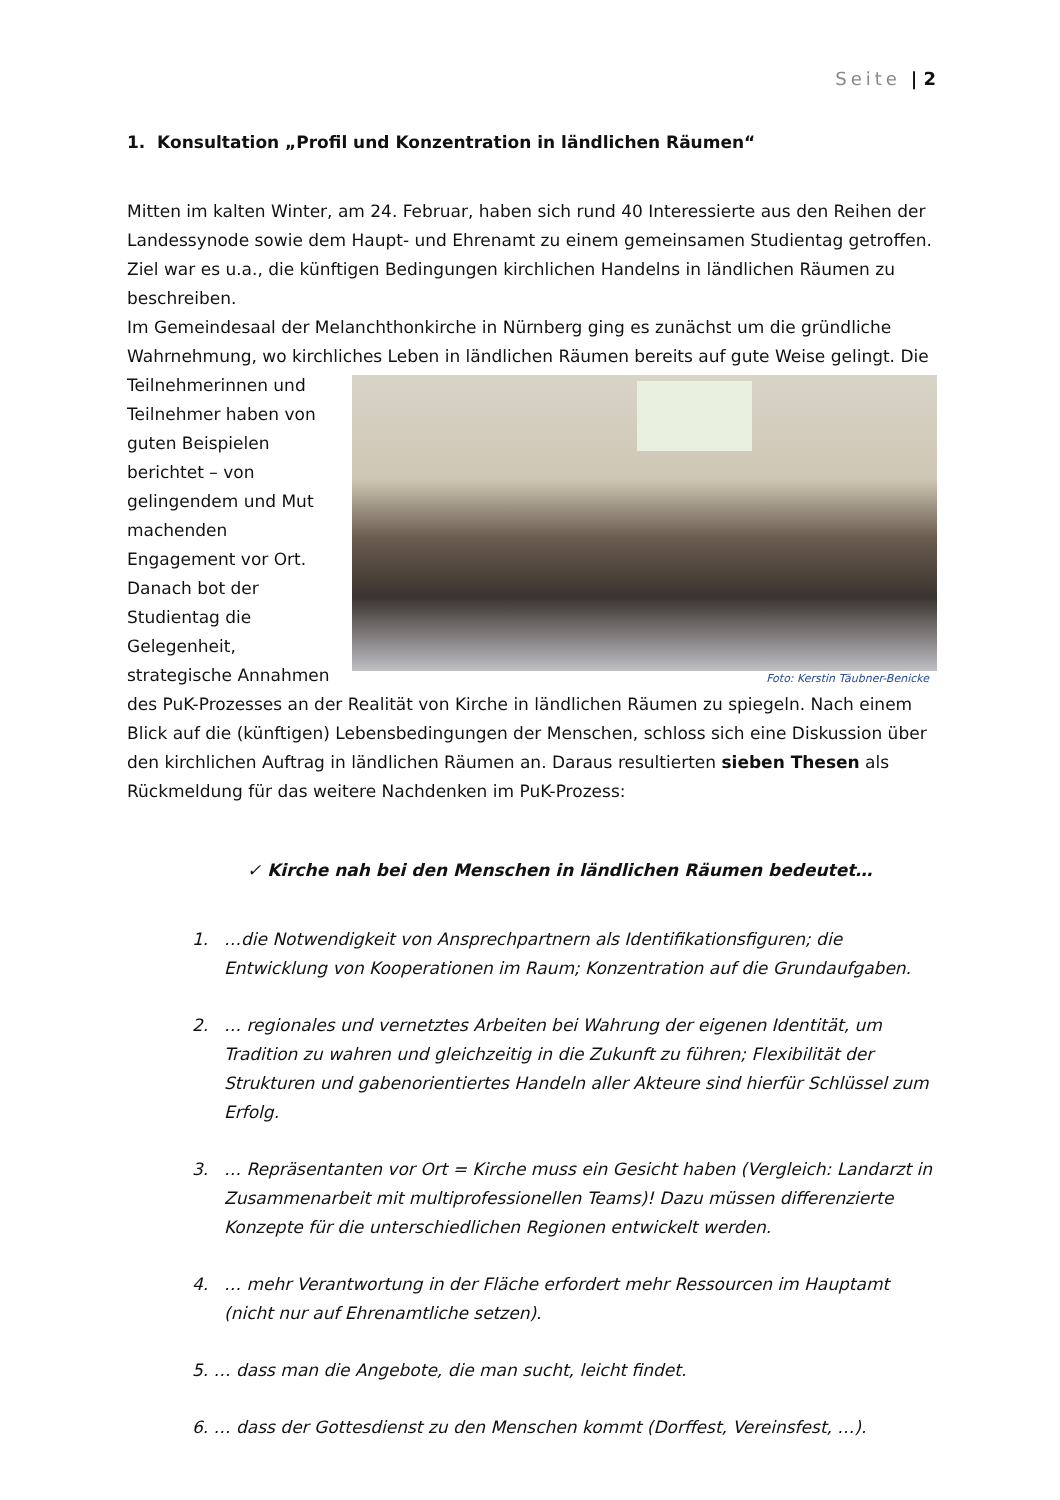Seite | 2
1. Konsultation „Profil und Konzentration in ländlichen Räumen“
Mitten im kalten Winter, am 24. Februar, haben sich rund 40 Interessierte aus den Reihen der Landessynode sowie dem Haupt- und Ehrenamt zu einem gemeinsamen Studientag getroffen. Ziel war es u.a., die künftigen Bedingungen kirchlichen Handelns in ländlichen Räumen zu beschreiben.
Im Gemeindesaal der Melanchthonkirche in Nürnberg ging es zunächst um die gründliche Wahrnehmung, wo kirchliches Leben in ländlichen Räumen bereits auf gute Weise gelingt. Die Foto: Kerstin Täubner-Benicke Teilnehmerinnen und Teilnehmer haben von guten Beispielen berichtet – von gelingendem und Mut machenden Engagement vor Ort. Danach bot der Studientag die Gelegenheit, strategische Annahmen des PuK-Prozesses an der Realität von Kirche in ländlichen Räumen zu spiegeln. Nach einem Blick auf die (künftigen) Lebensbedingungen der Menschen, schloss sich eine Diskussion über den kirchlichen Auftrag in ländlichen Räumen an. Daraus resultierten sieben Thesen als Rückmeldung für das weitere Nachdenken im PuK-Prozess:
✓ Kirche nah bei den Menschen in ländlichen Räumen bedeutet…
1. …die Notwendigkeit von Ansprechpartnern als Identifikationsfiguren; die Entwicklung von Kooperationen im Raum; Konzentration auf die Grundaufgaben.
2. … regionales und vernetztes Arbeiten bei Wahrung der eigenen Identität, um Tradition zu wahren und gleichzeitig in die Zukunft zu führen; Flexibilität der Strukturen und gabenorientiertes Handeln aller Akteure sind hierfür Schlüssel zum Erfolg.
3. … Repräsentanten vor Ort = Kirche muss ein Gesicht haben (Vergleich: Landarzt in Zusammenarbeit mit multiprofessionellen Teams)! Dazu müssen differenzierte Konzepte für die unterschiedlichen Regionen entwickelt werden.
4. … mehr Verantwortung in der Fläche erfordert mehr Ressourcen im Hauptamt (nicht nur auf Ehrenamtliche setzen).
5. … dass man die Angebote, die man sucht, leicht findet.
6. … dass der Gottesdienst zu den Menschen kommt (Dorffest, Vereinsfest, …).